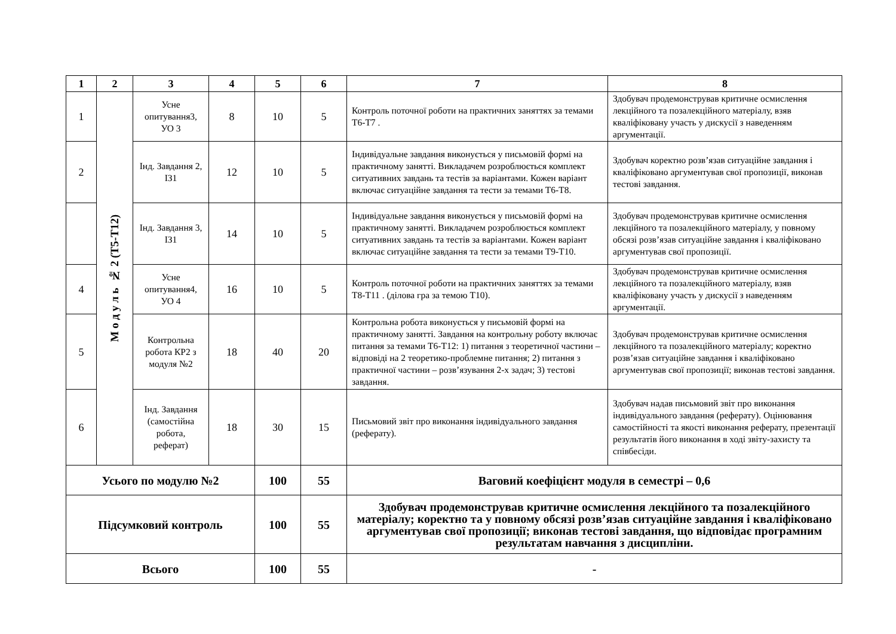| 1 | 2 | 3 | 4 | 5 | 6 | 7 | 8 |
| --- | --- | --- | --- | --- | --- | --- | --- |
| 1 | М о д у л ь № 2 (Т5-Т12) | Усне опитування3, УО 3 | 8 | 10 | 5 | Контроль поточної роботи на практичних заняттях за темами Т6-Т7 . | Здобувач продемонстрував критичне осмислення лекційного та позалекційного матеріалу, взяв кваліфіковану участь у дискусії з наведенням аргументації. |
| 2 | | Інд. Завдання 2, ІЗ1 | 12 | 10 | 5 | Індивідуальне завдання виконується у письмовій формі на практичному занятті. Викладачем розроблюється комплект ситуативних завдань та тестів за варіантами. Кожен варіант включає ситуаційне завдання та тести за темами Т6-Т8. | Здобувач коректно розв’язав ситуаційне завдання і кваліфіковано аргументував свої пропозиції, виконав тестові завдання. |
| | | Інд. Завдання 3, ІЗ1 | 14 | 10 | 5 | Індивідуальне завдання виконується у письмовій формі на практичному занятті. Викладачем розроблюється комплект ситуативних завдань та тестів за варіантами. Кожен варіант включає ситуаційне завдання та тести за темами Т9-Т10. | Здобувач продемонстрував критичне осмислення лекційного та позалекційного матеріалу, у повному обсязі розв’язав ситуаційне завдання і кваліфіковано аргументував свої пропозиції. |
| 4 | | Усне опитування4, УО 4 | 16 | 10 | 5 | Контроль поточної роботи на практичних заняттях за темами Т8-Т11 . (ділова гра за темою Т10). | Здобувач продемонстрував критичне осмислення лекційного та позалекційного матеріалу, взяв кваліфіковану участь у дискусії з наведенням аргументації. |
| 5 | | Контрольна робота КР2 з модуля №2 | 18 | 40 | 20 | Контрольна робота виконується у письмовій формі на практичному занятті. Завдання на контрольну роботу включає питання за темами Т6-Т12: 1) питання з теоретичної частини – відповіді на 2 теоретико-проблемне питання; 2) питання з практичної частини – розв’язування 2-х задач; 3) тестові завдання. | Здобувач продемонстрував критичне осмислення лекційного та позалекційного матеріалу; коректно розв’язав ситуаційне завдання і кваліфіковано аргументував свої пропозиції; виконав тестові завдання. |
| 6 | | Інд. Завдання (самостійна робота, реферат) | 18 | 30 | 15 | Письмовий звіт про виконання індивідуального завдання (реферату). | Здобувач надав письмовий звіт про виконання індивідуального завдання (реферату). Оцінювання самостійності та якості виконання реферату, презентації результатів його виконання в ході звіту-захисту та співбесіди. |
| Усього по модулю №2 | | | | 100 | 55 | Ваговий коефіцієнт модуля в семестрі – 0,6 | |
| Підсумковий контроль | | | | 100 | 55 | Здобувач продемонстрував критичне осмислення лекційного та позалекційного матеріалу; коректно та у повному обсязі розв’язав ситуаційне завдання і кваліфіковано аргументував свої пропозиції; виконав тестові завдання, що відповідає програмним результатам навчання з дисципліни. | |
| Всього | | | | 100 | 55 | - | |